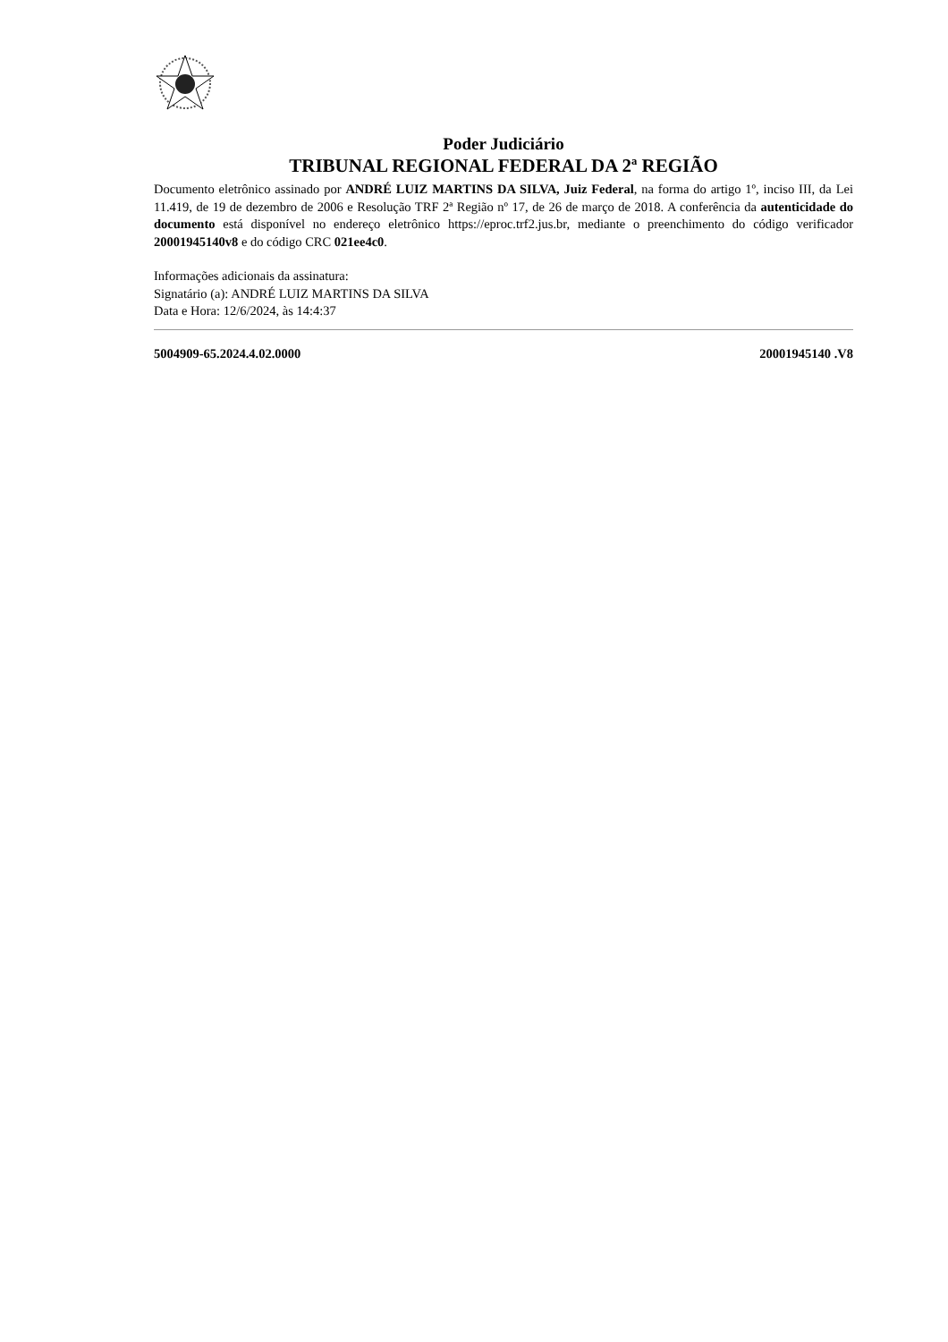Poder Judiciário
TRIBUNAL REGIONAL FEDERAL DA 2ª REGIÃO
Documento eletrônico assinado por ANDRÉ LUIZ MARTINS DA SILVA, Juiz Federal, na forma do artigo 1º, inciso III, da Lei 11.419, de 19 de dezembro de 2006 e Resolução TRF 2ª Região nº 17, de 26 de março de 2018. A conferência da autenticidade do documento está disponível no endereço eletrônico https://eproc.trf2.jus.br, mediante o preenchimento do código verificador 20001945140v8 e do código CRC 021ee4c0.
Informações adicionais da assinatura:
Signatário (a): ANDRÉ LUIZ MARTINS DA SILVA
Data e Hora: 12/6/2024, às 14:4:37
5004909-65.2024.4.02.0000 20001945140 .V8